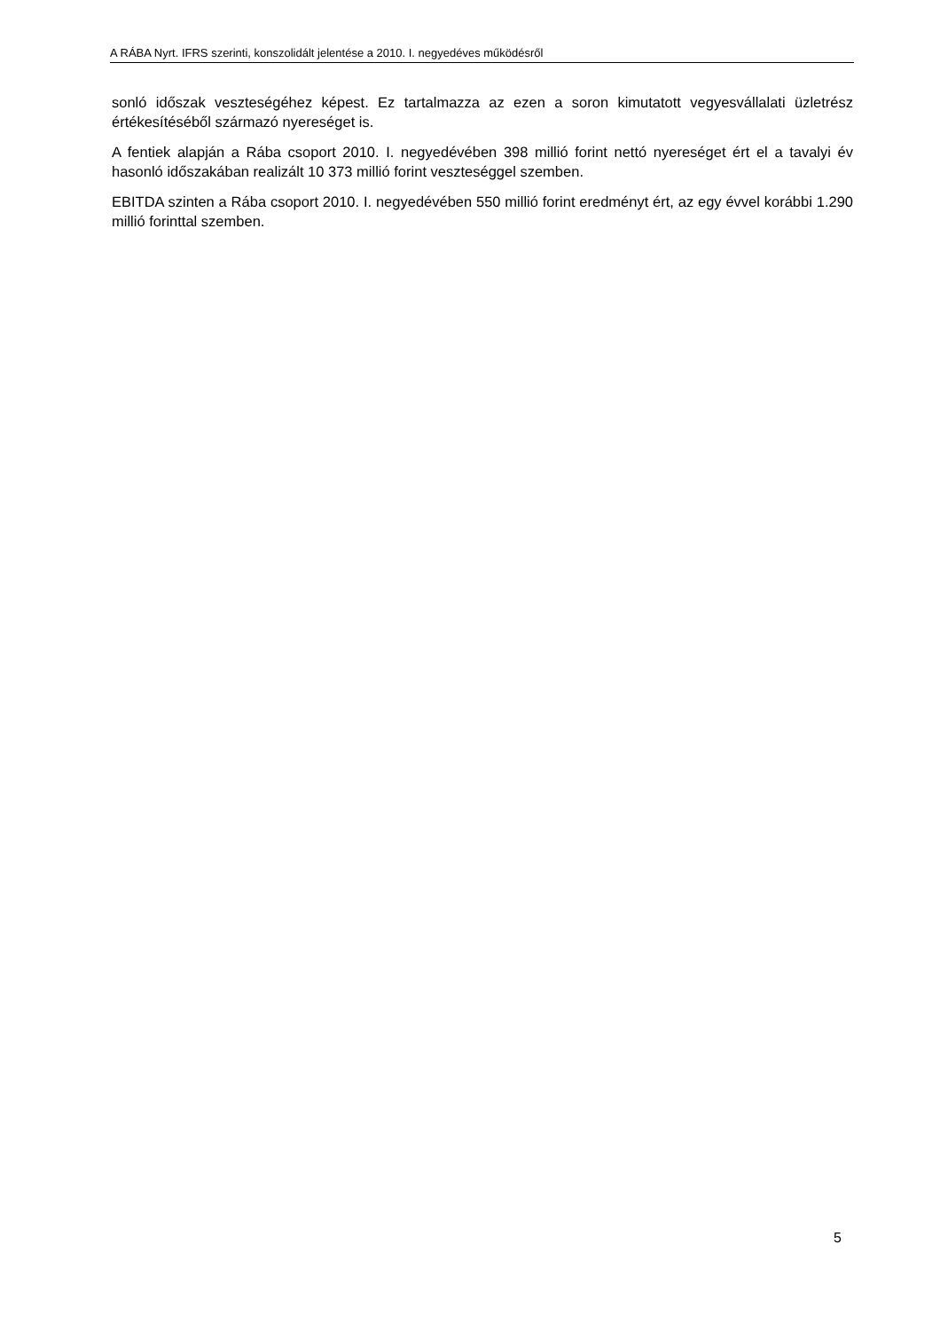A RÁBA Nyrt. IFRS szerinti, konszolidált jelentése a 2010. I. negyedéves működésről
sonló időszak veszteségéhez képest. Ez tartalmazza az ezen a soron kimutatott vegyesvállalati üzletrész értékesítéséből származó nyereséget is.
A fentiek alapján a Rába csoport 2010. I. negyedévében 398 millió forint nettó nyereséget ért el a tavalyi év hasonló időszakában realizált 10 373 millió forint veszteséggel szemben.
EBITDA szinten a Rába csoport 2010. I. negyedévében 550 millió forint eredményt ért, az egy évvel korábbi 1.290 millió forinttal szemben.
5